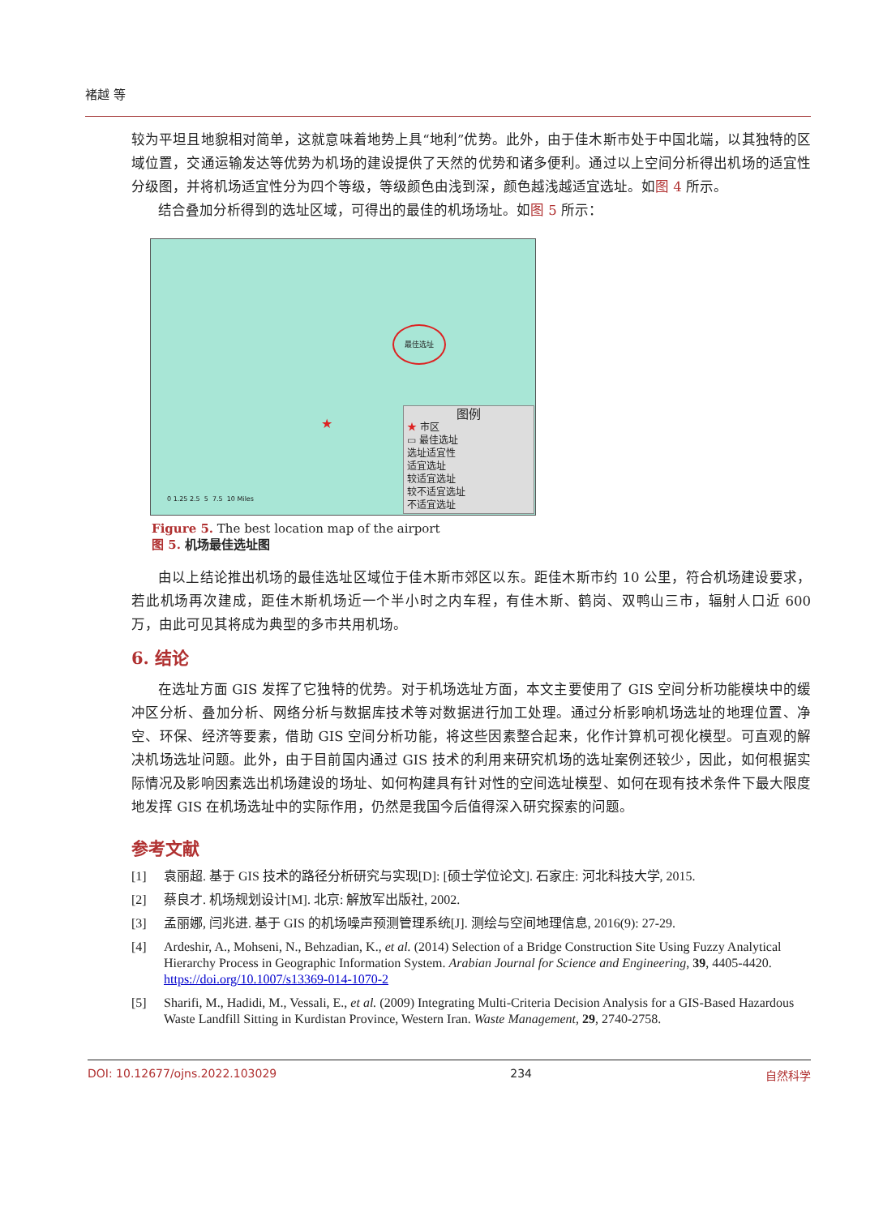褚越 等
较为平坦且地貌相对简单，这就意味着地势上具“地利”优势。此外，由于佳木斯市处于中国北端，以其独特的区域位置，交通运输发达等优势为机场的建设提供了天然的优势和诸多便利。通过以上空间分析得出机场的适宜性分级图，并将机场适宜性分为四个等级，等级颜色由浅到深，颜色越浅越适宜选址。如图 4 所示。
结合叠加分析得到的选址区域，可得出的最佳的机场场址。如图 5 所示：
最佳选址
★
0 1.25 2.5 5 7.5 10 Miles
图例
★ 市区
▭ 最佳选址
选址适宜性
适宜选址
较适宜选址
较不适宜选址
不适宜选址
Figure 5. The best location map of the airport
图 5. 机场最佳选址图
由以上结论推出机场的最佳选址区域位于佳木斯市郊区以东。距佳木斯市约 10 公里，符合机场建设要求，若此机场再次建成，距佳木斯机场近一个半小时之内车程，有佳木斯、鹤岗、双鸭山三市，辐射人口近 600 万，由此可见其将成为典型的多市共用机场。
6. 结论
在选址方面 GIS 发挥了它独特的优势。对于机场选址方面，本文主要使用了 GIS 空间分析功能模块中的缓冲区分析、叠加分析、网络分析与数据库技术等对数据进行加工处理。通过分析影响机场选址的地理位置、净空、环保、经济等要素，借助 GIS 空间分析功能，将这些因素整合起来，化作计算机可视化模型。可直观的解决机场选址问题。此外，由于目前国内通过 GIS 技术的利用来研究机场的选址案例还较少，因此，如何根据实际情况及影响因素选出机场建设的场址、如何构建具有针对性的空间选址模型、如何在现有技术条件下最大限度地发挥 GIS 在机场选址中的实际作用，仍然是我国今后值得深入研究探索的问题。
参考文献
[1] 袁丽超. 基于 GIS 技术的路径分析研究与实现[D]: [硕士学位论文]. 石家庄: 河北科技大学, 2015.
[2] 蔡良才. 机场规划设计[M]. 北京: 解放军出版社, 2002.
[3] 孟丽娜, 闫兆进. 基于 GIS 的机场噪声预测管理系统[J]. 测绘与空间地理信息, 2016(9): 27-29.
[4] Ardeshir, A., Mohseni, N., Behzadian, K., et al. (2014) Selection of a Bridge Construction Site Using Fuzzy Analytical Hierarchy Process in Geographic Information System. Arabian Journal for Science and Engineering, 39, 4405-4420. https://doi.org/10.1007/s13369-014-1070-2
[5] Sharifi, M., Hadidi, M., Vessali, E., et al. (2009) Integrating Multi-Criteria Decision Analysis for a GIS-Based Hazardous Waste Landfill Sitting in Kurdistan Province, Western Iran. Waste Management, 29, 2740-2758.
DOI: 10.12677/ojns.2022.103029 234 自然科学